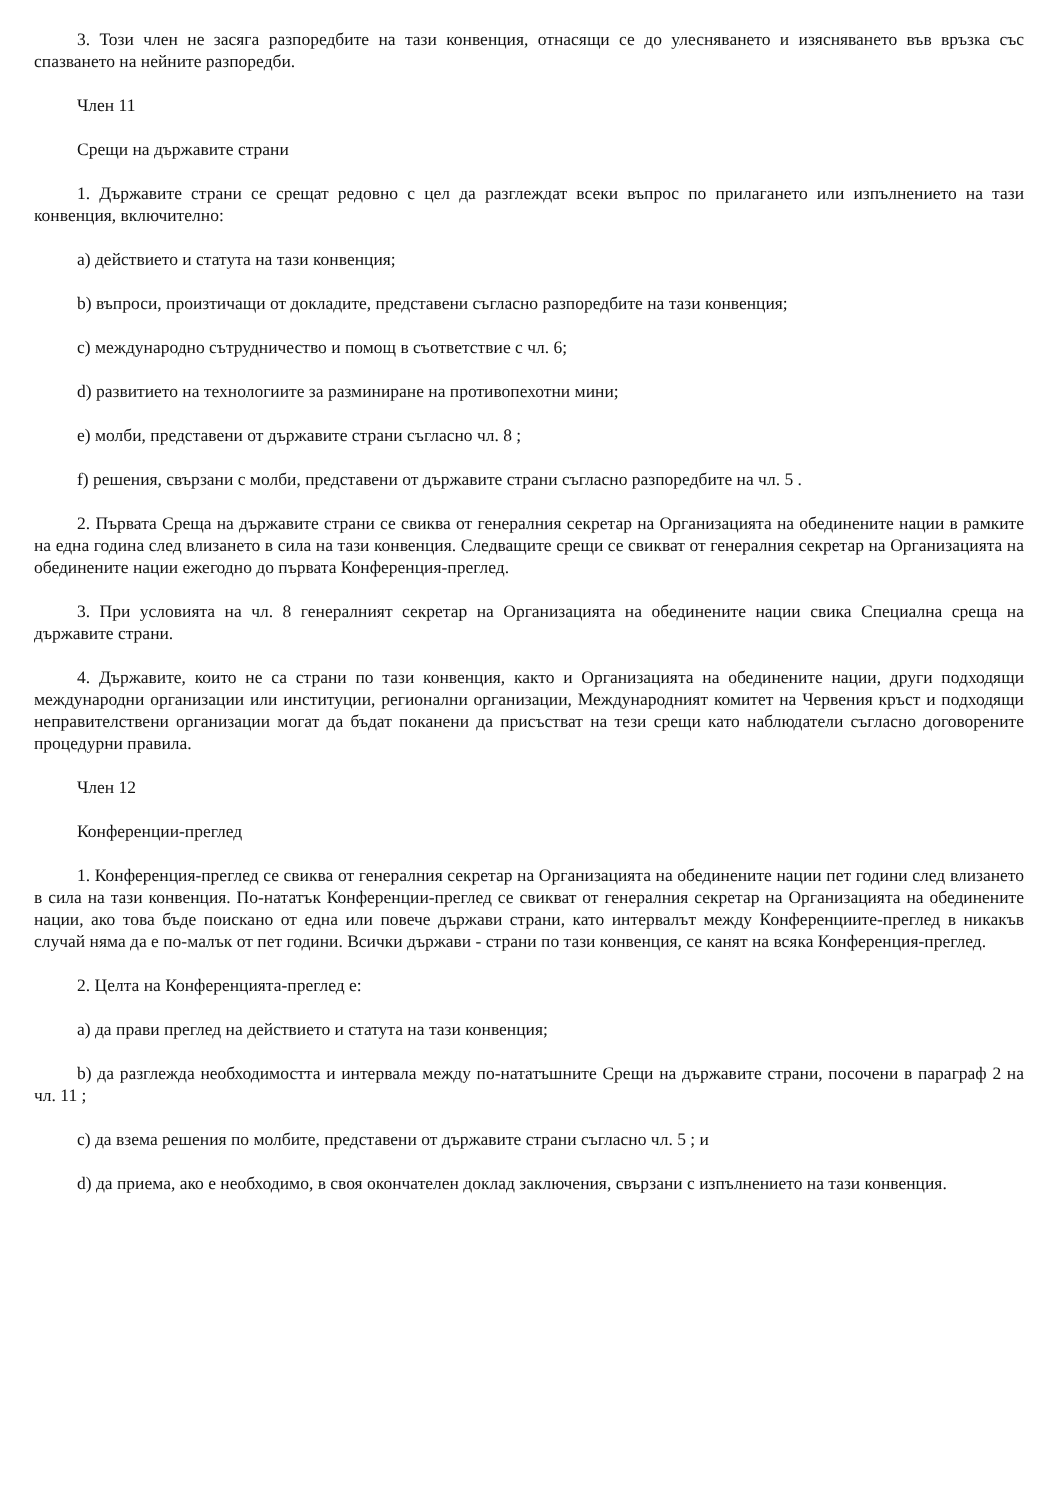3. Този член не засяга разпоредбите на тази конвенция, отнасящи се до улесняването и изясняването във връзка със спазването на нейните разпоредби.
Член 11
Срещи на държавите страни
1. Държавите страни се срещат редовно с цел да разглеждат всеки въпрос по прилагането или изпълнението на тази конвенция, включително:
a) действието и статута на тази конвенция;
b) въпроси, произтичащи от докладите, представени съгласно разпоредбите на тази конвенция;
c) международно сътрудничество и помощ в съответствие с чл. 6;
d) развитието на технологиите за разминиране на противопехотни мини;
e) молби, представени от държавите страни съгласно чл. 8 ;
f) решения, свързани с молби, представени от държавите страни съгласно разпоредбите на чл. 5 .
2. Първата Среща на държавите страни се свиква от генералния секретар на Организацията на обединените нации в рамките на една година след влизането в сила на тази конвенция. Следващите срещи се свикват от генералния секретар на Организацията на обединените нации ежегодно до първата Конференция-преглед.
3. При условията на чл. 8 генералният секретар на Организацията на обединените нации свика Специална среща на държавите страни.
4. Държавите, които не са страни по тази конвенция, както и Организацията на обединените нации, други подходящи международни организации или институции, регионални организации, Международният комитет на Червения кръст и подходящи неправителствени организации могат да бъдат поканени да присъстват на тези срещи като наблюдатели съгласно договорените процедурни правила.
Член 12
Конференции-преглед
1. Конференция-преглед се свиква от генералния секретар на Организацията на обединените нации пет години след влизането в сила на тази конвенция. По-нататък Конференции-преглед се свикват от генералния секретар на Организацията на обединените нации, ако това бъде поискано от една или повече държави страни, като интервалът между Конференциите-преглед в никакъв случай няма да е по-малък от пет години. Всички държави - страни по тази конвенция, се канят на всяка Конференция-преглед.
2. Целта на Конференцията-преглед е:
a) да прави преглед на действието и статута на тази конвенция;
b) да разглежда необходимостта и интервала между по-нататъшните Срещи на държавите страни, посочени в параграф 2 на чл. 11 ;
c) да взема решения по молбите, представени от държавите страни съгласно чл. 5 ; и
d) да приема, ако е необходимо, в своя окончателен доклад заключения, свързани с изпълнението на тази конвенция.